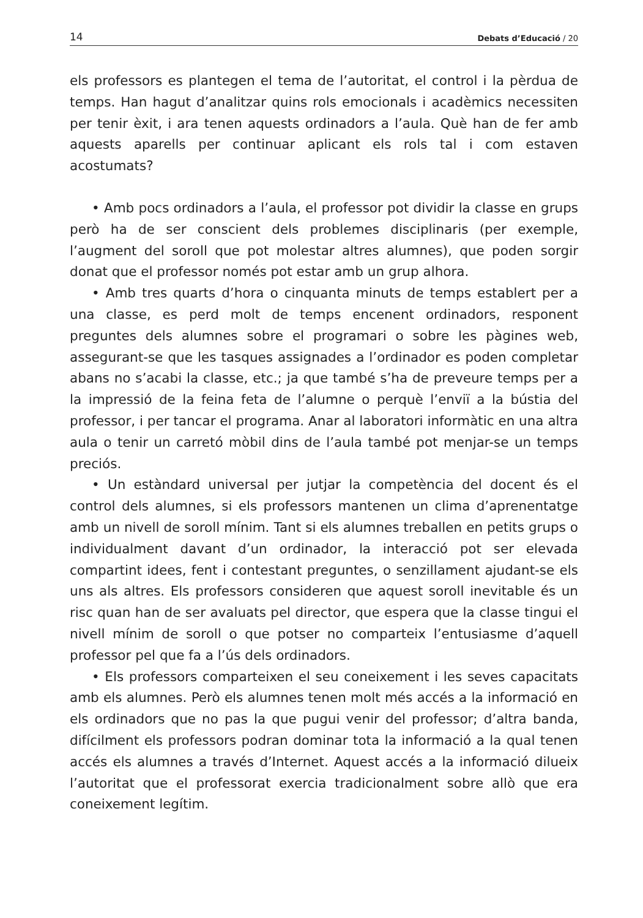14 Debats d’Educació / 20
els professors es plantegen el tema de l’autoritat, el control i la pèrdua de temps. Han hagut d’analitzar quins rols emocionals i acadèmics necessiten per tenir èxit, i ara tenen aquests ordinadors a l’aula. Què han de fer amb aquests aparells per continuar aplicant els rols tal i com estaven acostumats?
• Amb pocs ordinadors a l’aula, el professor pot dividir la classe en grups però ha de ser conscient dels problemes disciplinaris (per exemple, l’augment del soroll que pot molestar altres alumnes), que poden sorgir donat que el professor només pot estar amb un grup alhora.
• Amb tres quarts d’hora o cinquanta minuts de temps establert per a una classe, es perd molt de temps encenent ordinadors, responent preguntes dels alumnes sobre el programari o sobre les pàgines web, assegurant-se que les tasques assignades a l’ordinador es poden completar abans no s’acabi la classe, etc.; ja que també s’ha de preveure temps per a la impressió de la feina feta de l’alumne o perquè l’enviï a la bústia del professor, i per tancar el programa. Anar al laboratori informàtic en una altra aula o tenir un carretó mòbil dins de l’aula també pot menjar-se un temps preciós.
• Un estàndard universal per jutjar la competència del docent és el control dels alumnes, si els professors mantenen un clima d’aprenentatge amb un nivell de soroll mínim. Tant si els alumnes treballen en petits grups o individualment davant d’un ordinador, la interacció pot ser elevada compartint idees, fent i contestant preguntes, o senzillament ajudant-se els uns als altres. Els professors consideren que aquest soroll inevitable és un risc quan han de ser avaluats pel director, que espera que la classe tingui el nivell mínim de soroll o que potser no comparteix l’entusiasme d’aquell professor pel que fa a l’ús dels ordinadors.
• Els professors comparteixen el seu coneixement i les seves capacitats amb els alumnes. Però els alumnes tenen molt més accés a la informació en els ordinadors que no pas la que pugui venir del professor; d’altra banda, difícilment els professors podran dominar tota la informació a la qual tenen accés els alumnes a través d’Internet. Aquest accés a la informació dilueix l’autoritat que el professorat exercia tradicionalment sobre allò que era coneixement legítim.